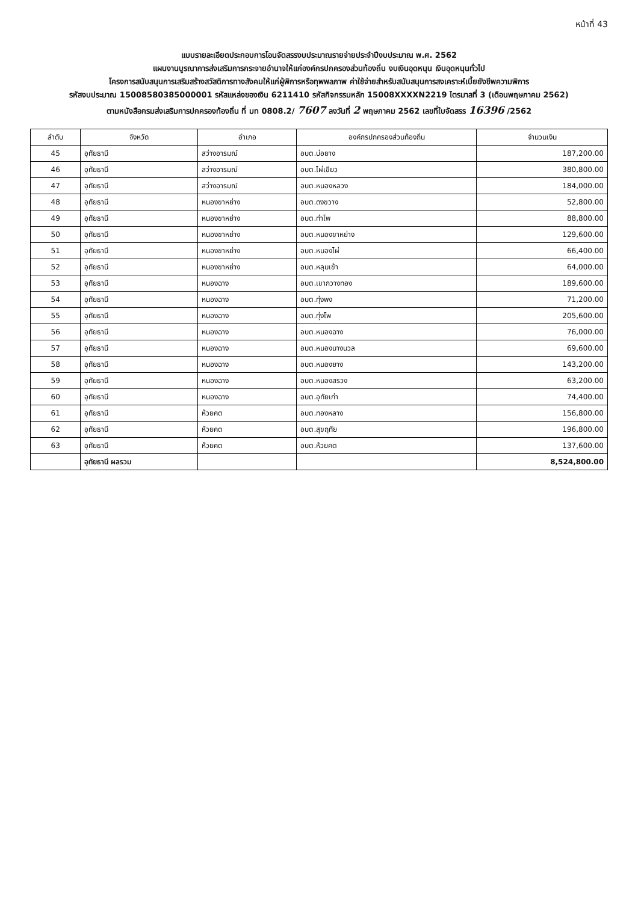หน้าที่ 43
แบบรายละเอียดประกอบการโอนจัดสรรงบประมาณรายจ่ายประจำปีงบประมาณ พ.ศ. 2562
แผนงานบูรณาการส่งเสริมการกระจายอำนาจให้แก่องค์กรปกครองส่วนท้องถิ่น งบเงินอุดหนุน เงินอุดหนุนทั่วไป
โครงการสนับสนุนการเสริมสร้างสวัสดิการทางสังคมให้แก่ผู้พิการหรือทุพพลภาพ ค่าใช้จ่ายสำหรับสนับสนุนการสงเคราะห์เบี้ยยังชีพความพิการ
รหัสงบประมาณ 15008580385000001 รหัสแหล่งของเงิน 6211410 รหัสกิจกรรมหลัก 15008XXXXN2219 ไตรมาสที่ 3 (เดือนพฤษภาคม 2562)
ตามหนังสือกรมส่งเสริมการปกครองท้องถิ่น ที่ มท 0808.2/ 7607 ลงวันที่ 2 พฤษภาคม 2562 เลขที่ใบจัดสรร 16396 /2562
| ลำดับ | จังหวัด | อำเภอ | องค์กรปกครองส่วนท้องถิ่น | จำนวนเงิน |
| --- | --- | --- | --- | --- |
| 45 | อุทัยธานี | สว่างอารมณ์ | อบต.บ่อยาง | 187,200.00 |
| 46 | อุทัยธานี | สว่างอารมณ์ | อบต.ไผ่เขียว | 380,800.00 |
| 47 | อุทัยธานี | สว่างอารมณ์ | อบต.หนองหลวง | 184,000.00 |
| 48 | อุทัยธานี | หนองขาหย่าง | อบต.ดงขวาง | 52,800.00 |
| 49 | อุทัยธานี | หนองขาหย่าง | อบต.ท่าโพ | 88,800.00 |
| 50 | อุทัยธานี | หนองขาหย่าง | อบต.หนองขาหย่าง | 129,600.00 |
| 51 | อุทัยธานี | หนองขาหย่าง | อบต.หนองไผ่ | 66,400.00 |
| 52 | อุทัยธานี | หนองขาหย่าง | อบต.หลุมเข้า | 64,000.00 |
| 53 | อุทัยธานี | หนองฉาง | อบต.เขากวางทอง | 189,600.00 |
| 54 | อุทัยธานี | หนองฉาง | อบต.ทุ่งพง | 71,200.00 |
| 55 | อุทัยธานี | หนองฉาง | อบต.ทุ่งโพ | 205,600.00 |
| 56 | อุทัยธานี | หนองฉาง | อบต.หนองฉาง | 76,000.00 |
| 57 | อุทัยธานี | หนองฉาง | อบต.หนองนางนวล | 69,600.00 |
| 58 | อุทัยธานี | หนองฉาง | อบต.หนองยาง | 143,200.00 |
| 59 | อุทัยธานี | หนองฉาง | อบต.หนองสรวง | 63,200.00 |
| 60 | อุทัยธานี | หนองฉาง | อบต.อุทัยเก่า | 74,400.00 |
| 61 | อุทัยธานี | ห้วยคต | อบต.ทองหลาง | 156,800.00 |
| 62 | อุทัยธานี | ห้วยคต | อบต.สุขฤทัย | 196,800.00 |
| 63 | อุทัยธานี | ห้วยคต | อบต.ห้วยคต | 137,600.00 |
| | อุทัยธานี ผลรวม | | | 8,524,800.00 |